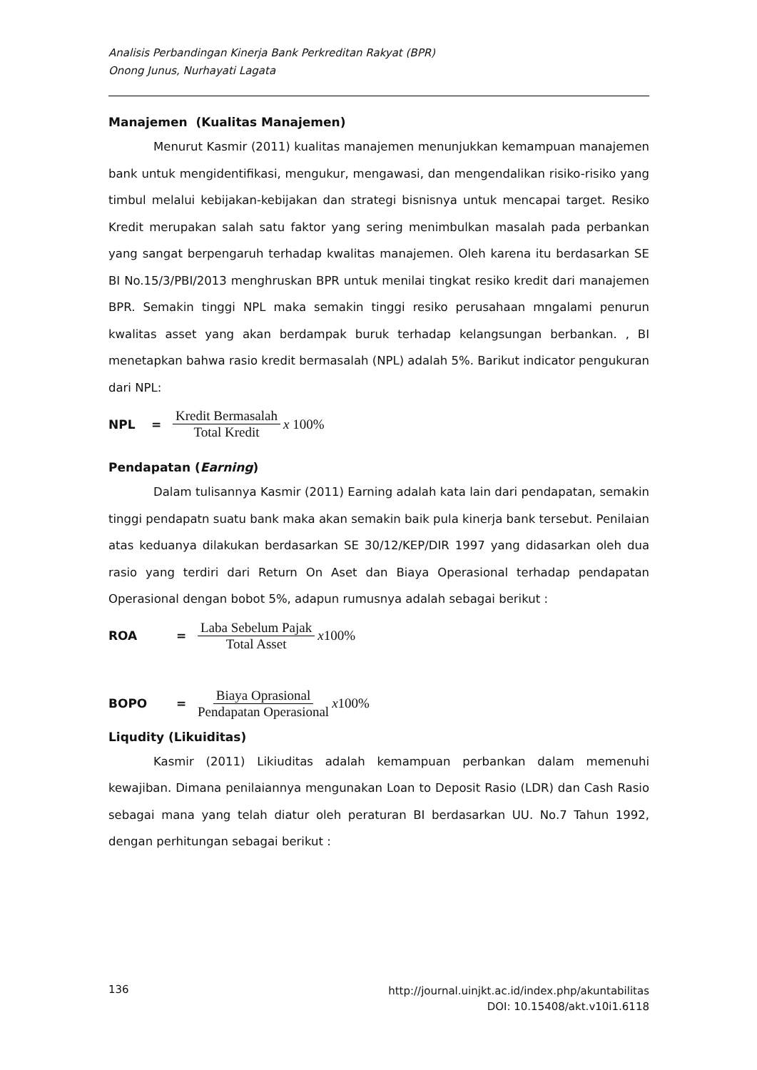Analisis Perbandingan Kinerja Bank Perkreditan Rakyat (BPR)
Onong Junus, Nurhayati Lagata
Manajemen (Kualitas Manajemen)
Menurut Kasmir (2011) kualitas manajemen menunjukkan kemampuan manajemen bank untuk mengidentifikasi, mengukur, mengawasi, dan mengendalikan risiko-risiko yang timbul melalui kebijakan-kebijakan dan strategi bisnisnya untuk mencapai target. Resiko Kredit merupakan salah satu faktor yang sering menimbulkan masalah pada perbankan yang sangat berpengaruh terhadap kwalitas manajemen. Oleh karena itu berdasarkan SE BI No.15/3/PBI/2013 menghruskan BPR untuk menilai tingkat resiko kredit dari manajemen BPR. Semakin tinggi NPL maka semakin tinggi resiko perusahaan mngalami penurun kwalitas asset yang akan berdampak buruk terhadap kelangsungan berbankan. , BI menetapkan bahwa rasio kredit bermasalah (NPL) adalah 5%. Barikut indicator pengukuran dari NPL:
NPL = Kredit Bermasalah Total Kredit x 100%
Pendapatan (Earning)
Dalam tulisannya Kasmir (2011) Earning adalah kata lain dari pendapatan, semakin tinggi pendapatn suatu bank maka akan semakin baik pula kinerja bank tersebut. Penilaian atas keduanya dilakukan berdasarkan SE 30/12/KEP/DIR 1997 yang didasarkan oleh dua rasio yang terdiri dari Return On Aset dan Biaya Operasional terhadap pendapatan Operasional dengan bobot 5%, adapun rumusnya adalah sebagai berikut :
ROA = Laba Sebelum Pajak Total Asset x100%
BOPO = Biaya Oprasional Pendapatan Operasional x100%
Liqudity (Likuiditas)
Kasmir (2011) Likiuditas adalah kemampuan perbankan dalam memenuhi kewajiban. Dimana penilaiannya mengunakan Loan to Deposit Rasio (LDR) dan Cash Rasio sebagai mana yang telah diatur oleh peraturan BI berdasarkan UU. No.7 Tahun 1992, dengan perhitungan sebagai berikut :
136 http://journal.uinjkt.ac.id/index.php/akuntabilitas
DOI: 10.15408/akt.v10i1.6118